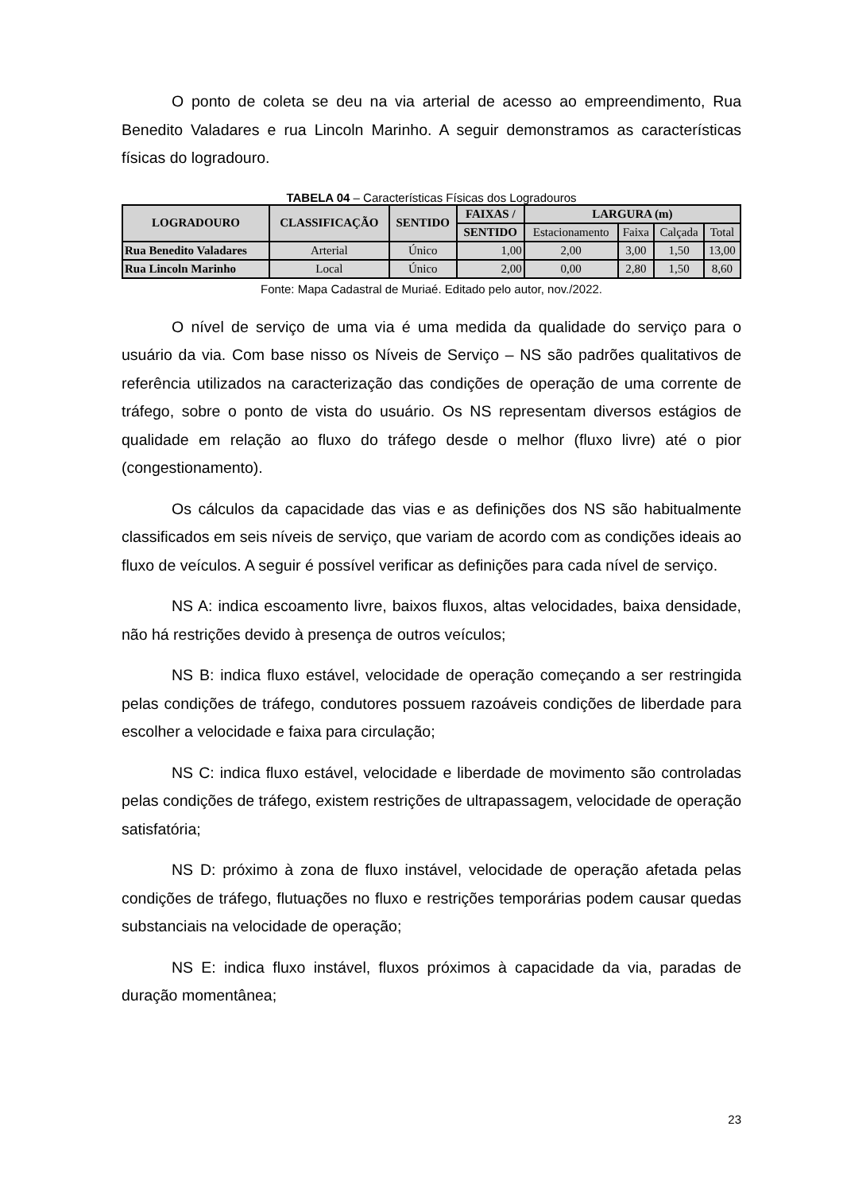O ponto de coleta se deu na via arterial de acesso ao empreendimento, Rua Benedito Valadares e rua Lincoln Marinho. A seguir demonstramos as características físicas do logradouro.
TABELA 04 – Características Físicas dos Logradouros
| LOGRADOURO | CLASSIFICAÇÃO | SENTIDO | FAIXAS / | LARGURA (m) | | | |
| --- | --- | --- | --- | --- | --- | --- | --- |
| | | | SENTIDO | Estacionamento | Faixa | Calçada | Total |
| Rua Benedito Valadares | Arterial | Único | 1,00 | 2,00 | 3,00 | 1,50 | 13,00 |
| Rua Lincoln Marinho | Local | Único | 2,00 | 0,00 | 2,80 | 1,50 | 8,60 |
Fonte: Mapa Cadastral de Muriaé. Editado pelo autor, nov./2022.
O nível de serviço de uma via é uma medida da qualidade do serviço para o usuário da via. Com base nisso os Níveis de Serviço – NS são padrões qualitativos de referência utilizados na caracterização das condições de operação de uma corrente de tráfego, sobre o ponto de vista do usuário. Os NS representam diversos estágios de qualidade em relação ao fluxo do tráfego desde o melhor (fluxo livre) até o pior (congestionamento).
Os cálculos da capacidade das vias e as definições dos NS são habitualmente classificados em seis níveis de serviço, que variam de acordo com as condições ideais ao fluxo de veículos. A seguir é possível verificar as definições para cada nível de serviço.
NS A: indica escoamento livre, baixos fluxos, altas velocidades, baixa densidade, não há restrições devido à presença de outros veículos;
NS B: indica fluxo estável, velocidade de operação começando a ser restringida pelas condições de tráfego, condutores possuem razoáveis condições de liberdade para escolher a velocidade e faixa para circulação;
NS C: indica fluxo estável, velocidade e liberdade de movimento são controladas pelas condições de tráfego, existem restrições de ultrapassagem, velocidade de operação satisfatória;
NS D: próximo à zona de fluxo instável, velocidade de operação afetada pelas condições de tráfego, flutuações no fluxo e restrições temporárias podem causar quedas substanciais na velocidade de operação;
NS E: indica fluxo instável, fluxos próximos à capacidade da via, paradas de duração momentânea;
23